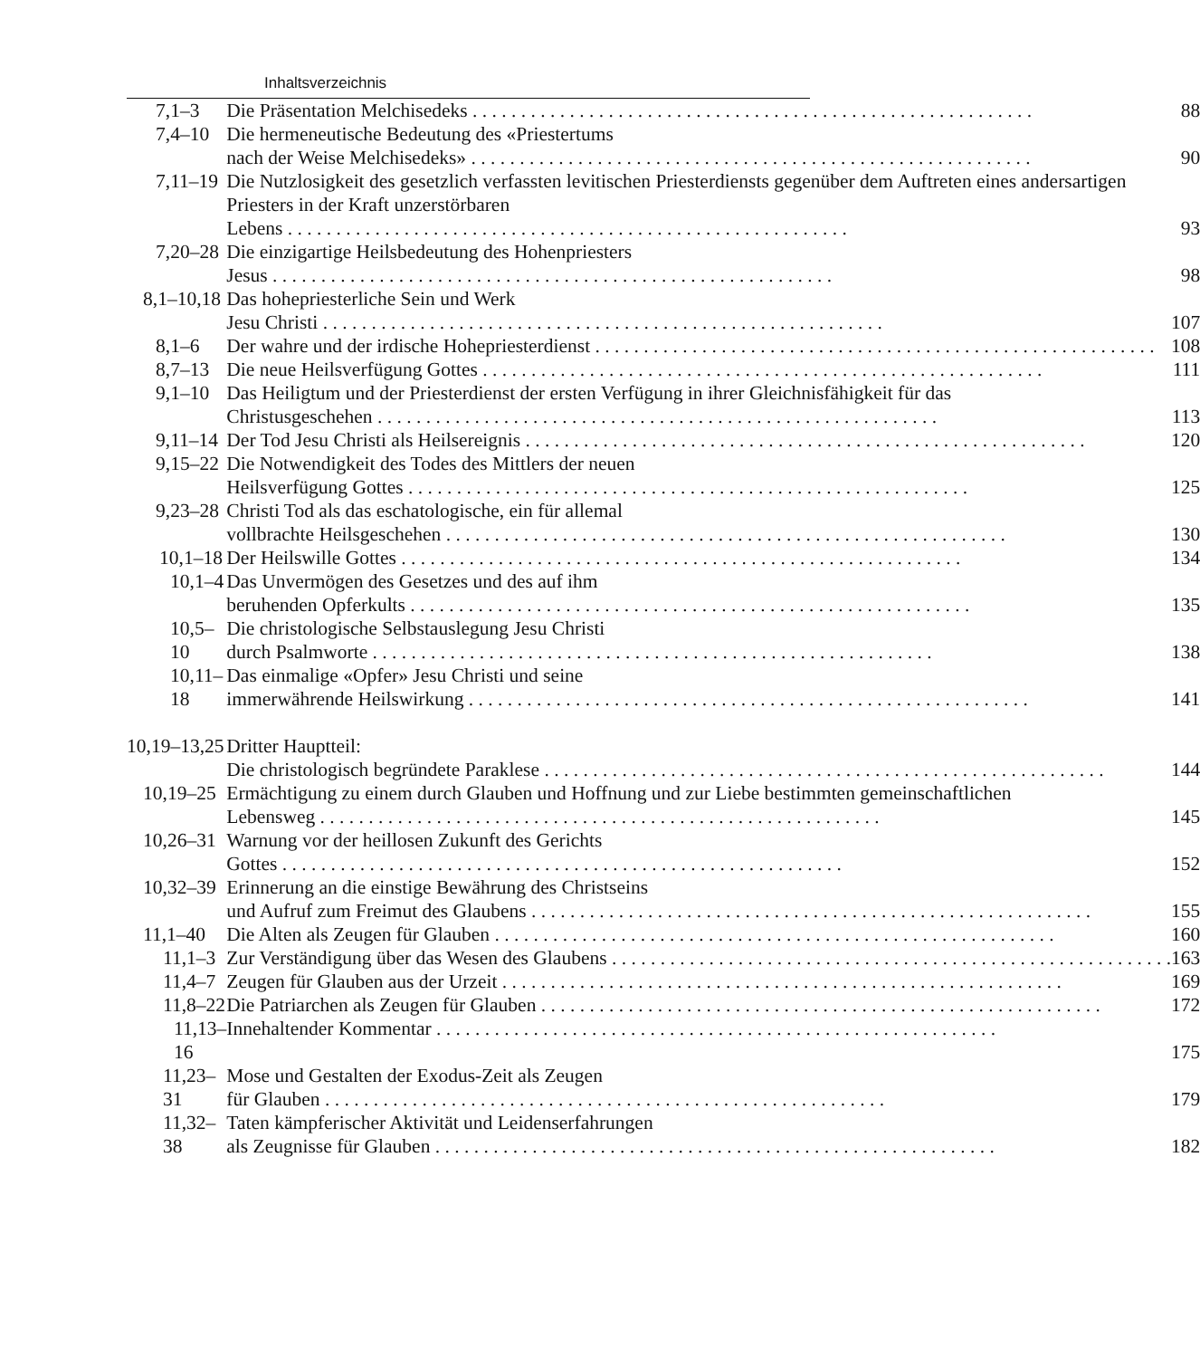Inhaltsverzeichnis
| 7,1–3 | Die Präsentation Melchisedeks | 88 |
| 7,4–10 | Die hermeneutische Bedeutung des «Priestertums nach der Weise Melchisedeks» | 90 |
| 7,11–19 | Die Nutzlosigkeit des gesetzlich verfassten levitischen Priesterdiensts gegenüber dem Auftreten eines andersartigen Priesters in der Kraft unzerstörbaren Lebens | 93 |
| 7,20–28 | Die einzigartige Heilsbedeutung des Hohenpriesters Jesus | 98 |
| 8,1–10,18 | Das hohepriesterliche Sein und Werk Jesu Christi | 107 |
| 8,1–6 | Der wahre und der irdische Hohepriesterdienst | 108 |
| 8,7–13 | Die neue Heilsverfügung Gottes | 111 |
| 9,1–10 | Das Heiligtum und der Priesterdienst der ersten Verfügung in ihrer Gleichnisfähigkeit für das Christusgeschehen | 113 |
| 9,11–14 | Der Tod Jesu Christi als Heilsereignis | 120 |
| 9,15–22 | Die Notwendigkeit des Todes des Mittlers der neuen Heilsverfügung Gottes | 125 |
| 9,23–28 | Christi Tod als das eschatologische, ein für allemal vollbrachte Heilsgeschehen | 130 |
| 10,1–18 | Der Heilswille Gottes | 134 |
| 10,1–4 | Das Unvermögen des Gesetzes und des auf ihm beruhenden Opferkults | 135 |
| 10,5–10 | Die christologische Selbstauslegung Jesu Christi durch Psalmworte | 138 |
| 10,11–18 | Das einmalige «Opfer» Jesu Christi und seine immerwährende Heilswirkung | 141 |
| 10,19–13,25 | Dritter Hauptteil: Die christologisch begründete Paraklese | 144 |
| 10,19–25 | Ermächtigung zu einem durch Glauben und Hoffnung und zur Liebe bestimmten gemeinschaftlichen Lebensweg | 145 |
| 10,26–31 | Warnung vor der heillosen Zukunft des Gerichts Gottes | 152 |
| 10,32–39 | Erinnerung an die einstige Bewährung des Christseins und Aufruf zum Freimut des Glaubens | 155 |
| 11,1–40 | Die Alten als Zeugen für Glauben | 160 |
| 11,1–3 | Zur Verständigung über das Wesen des Glaubens | 163 |
| 11,4–7 | Zeugen für Glauben aus der Urzeit | 169 |
| 11,8–22 | Die Patriarchen als Zeugen für Glauben | 172 |
| 11,13–16 | Innehaltender Kommentar | 175 |
| 11,23–31 | Mose und Gestalten der Exodus-Zeit als Zeugen für Glauben | 179 |
| 11,32–38 | Taten kämpferischer Aktivität und Leidenserfahrungen als Zeugnisse für Glauben | 182 |